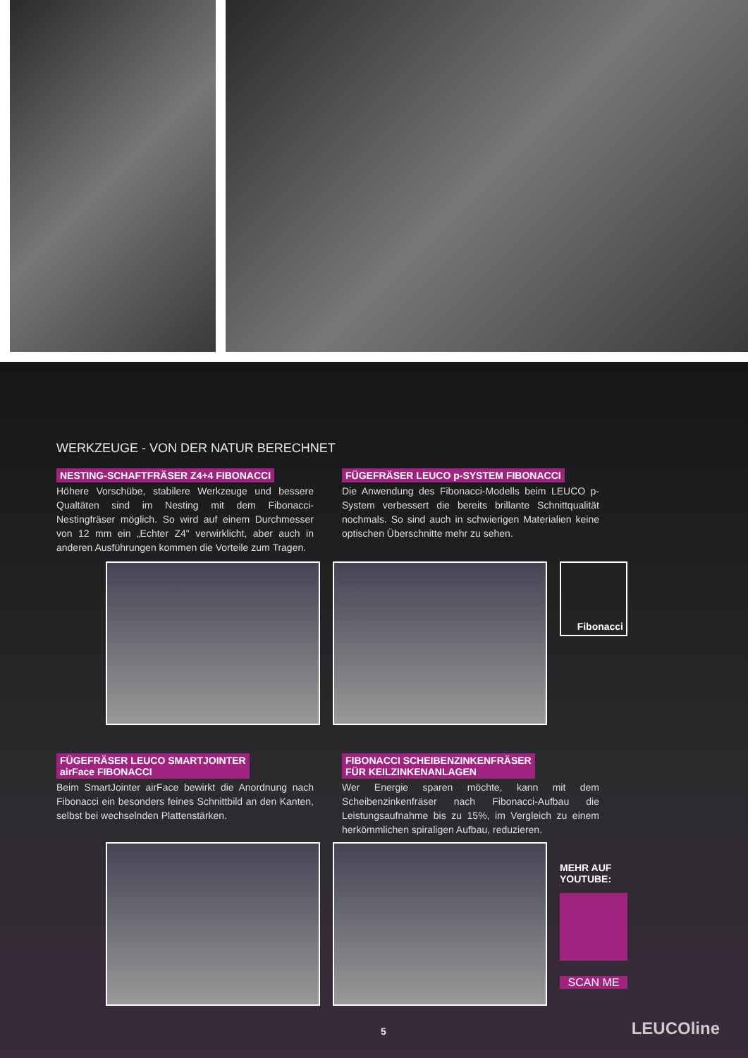WERKZEUGE - VON DER NATUR BERECHNET
NESTING-SCHAFTFRÄSER Z4+4 FIBONACCI
Höhere Vorschübe, stabilere Werkzeuge und bessere Qualtäten sind im Nesting mit dem Fibonacci-Nestingfräser möglich. So wird auf einem Durchmesser von 12 mm ein „Echter Z4" verwirklicht, aber auch in anderen Ausführungen kommen die Vorteile zum Tragen.
FÜGEFRÄSER LEUCO p-SYSTEM FIBONACCI
Die Anwendung des Fibonacci-Modells beim LEUCO p-System verbessert die bereits brillante Schnittqualität nochmals. So sind auch in schwierigen Materialien keine optischen Überschnitte mehr zu sehen.
Fibonacci
FÜGEFRÄSER LEUCO SMARTJOINTER
airFace FIBONACCI
Beim SmartJointer airFace bewirkt die Anordnung nach Fibonacci ein besonders feines Schnittbild an den Kanten, selbst bei wechselnden Plattenstärken.
FIBONACCI SCHEIBENZINKENFRÄSER
FÜR KEILZINKENANLAGEN
Wer Energie sparen möchte, kann mit dem Scheibenzinkenfräser nach Fibonacci-Aufbau die Leistungsaufnahme bis zu 15%, im Vergleich zu einem herkömmlichen spiraligen Aufbau, reduzieren.
MEHR AUF YOUTUBE:
SCAN ME
5 LEUCOline